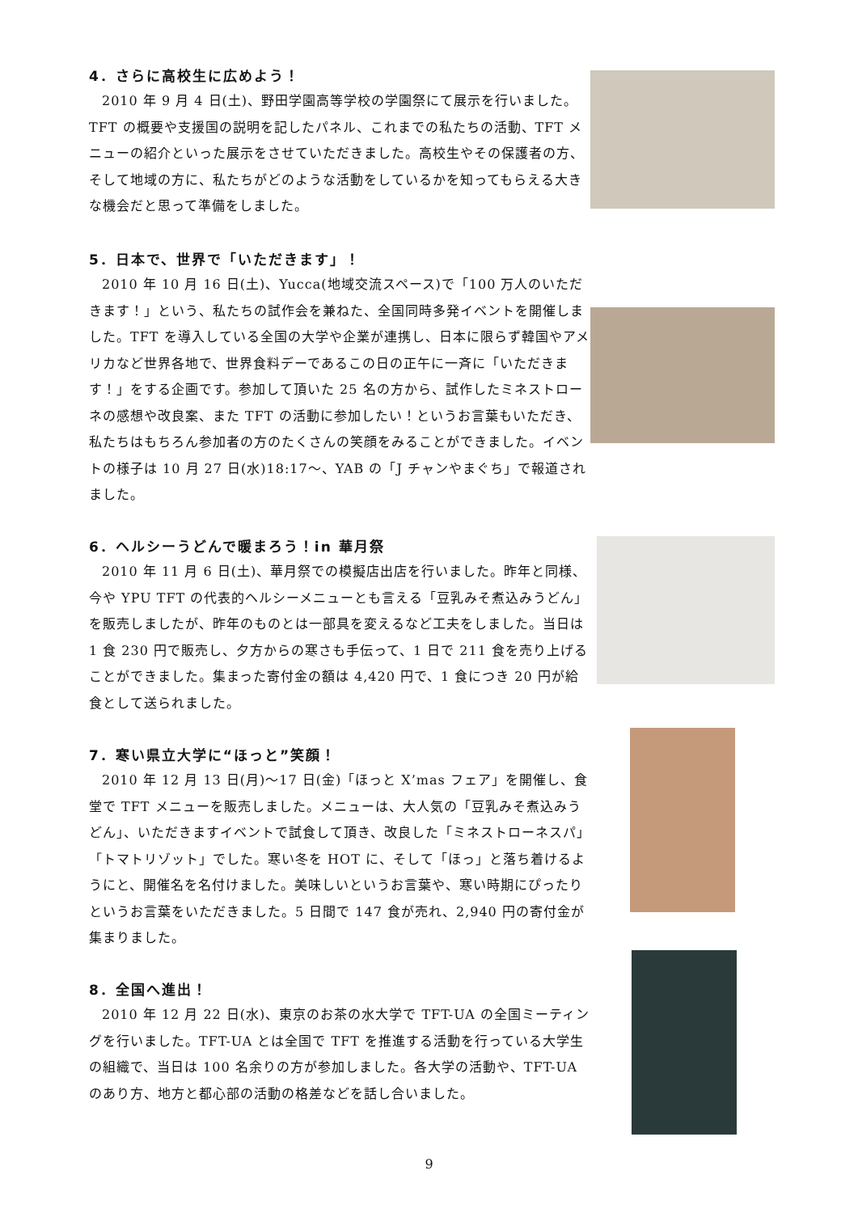4．さらに高校生に広めよう！
2010 年 9 月 4 日(土)、野田学園高等学校の学園祭にて展示を行いました。TFT の概要や支援国の説明を記したパネル、これまでの私たちの活動、TFT メニューの紹介といった展示をさせていただきました。高校生やその保護者の方、そして地域の方に、私たちがどのような活動をしているかを知ってもらえる大きな機会だと思って準備をしました。
5．日本で、世界で「いただきます」！
2010 年 10 月 16 日(土)、Yucca(地域交流スペース)で「100 万人のいただきます！」という、私たちの試作会を兼ねた、全国同時多発イベントを開催しました。TFT を導入している全国の大学や企業が連携し、日本に限らず韓国やアメリカなど世界各地で、世界食料デーであるこの日の正午に一斉に「いただきます！」をする企画です。参加して頂いた 25 名の方から、試作したミネストローネの感想や改良案、また TFT の活動に参加したい！というお言葉もいただき、私たちはもちろん参加者の方のたくさんの笑顔をみることができました。イベントの様子は 10 月 27 日(水)18:17～、YAB の「J チャンやまぐち」で報道されました。
6．ヘルシーうどんで暖まろう！in 華月祭
2010 年 11 月 6 日(土)、華月祭での模擬店出店を行いました。昨年と同様、今や YPU TFT の代表的ヘルシーメニューとも言える「豆乳みそ煮込みうどん」を販売しましたが、昨年のものとは一部具を変えるなど工夫をしました。当日は 1 食 230 円で販売し、夕方からの寒さも手伝って、1 日で 211 食を売り上げることができました。集まった寄付金の額は 4,420 円で、1 食につき 20 円が給食として送られました。
7．寒い県立大学に“ほっと”笑顔！
2010 年 12 月 13 日(月)～17 日(金)「ほっと X’mas フェア」を開催し、食堂で TFT メニューを販売しました。メニューは、大人気の「豆乳みそ煮込みうどん」、いただきますイベントで試食して頂き、改良した「ミネストローネスパ」「トマトリゾット」でした。寒い冬を HOT に、そして「ほっ」と落ち着けるようにと、開催名を名付けました。美味しいというお言葉や、寒い時期にぴったりというお言葉をいただきました。5 日間で 147 食が売れ、2,940 円の寄付金が集まりました。
8．全国へ進出！
2010 年 12 月 22 日(水)、東京のお茶の水大学で TFT-UA の全国ミーティングを行いました。TFT-UA とは全国で TFT を推進する活動を行っている大学生の組織で、当日は 100 名余りの方が参加しました。各大学の活動や、TFT-UA のあり方、地方と都心部の活動の格差などを話し合いました。
9